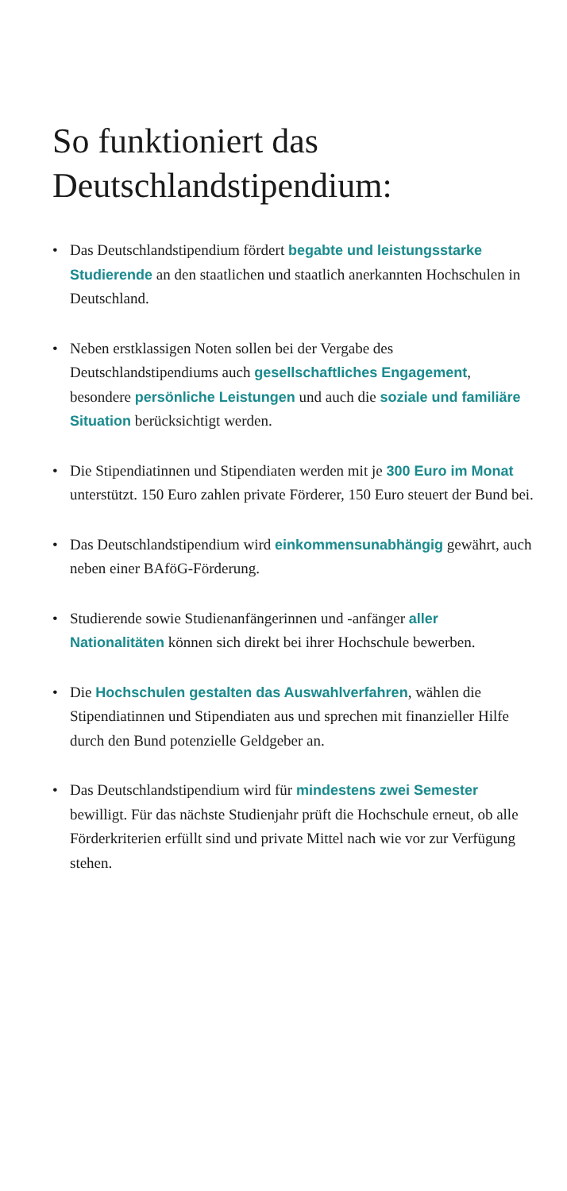So funktioniert das Deutschlandstipendium:
• Das Deutschlandstipendium fördert begabte und leistungsstarke Studierende an den staatlichen und staatlich anerkannten Hochschulen in Deutschland.
• Neben erstklassigen Noten sollen bei der Vergabe des Deutschlandstipendiums auch gesellschaftliches Engagement, besondere persönliche Leistungen und auch die soziale und familiäre Situation berücksichtigt werden.
• Die Stipendiatinnen und Stipendiaten werden mit je 300 Euro im Monat unterstützt. 150 Euro zahlen private Förderer, 150 Euro steuert der Bund bei.
• Das Deutschlandstipendium wird einkommensunabhängig gewährt, auch neben einer BAföG-Förderung.
• Studierende sowie Studienanfängerinnen und -anfänger aller Nationalitäten können sich direkt bei ihrer Hochschule bewerben.
• Die Hochschulen gestalten das Auswahlverfahren, wählen die Stipendiatinnen und Stipendiaten aus und sprechen mit finanzieller Hilfe durch den Bund potenzielle Geldgeber an.
• Das Deutschlandstipendium wird für mindestens zwei Semester bewilligt. Für das nächste Studienjahr prüft die Hochschule erneut, ob alle Förderkriterien erfüllt sind und private Mittel nach wie vor zur Verfügung stehen.